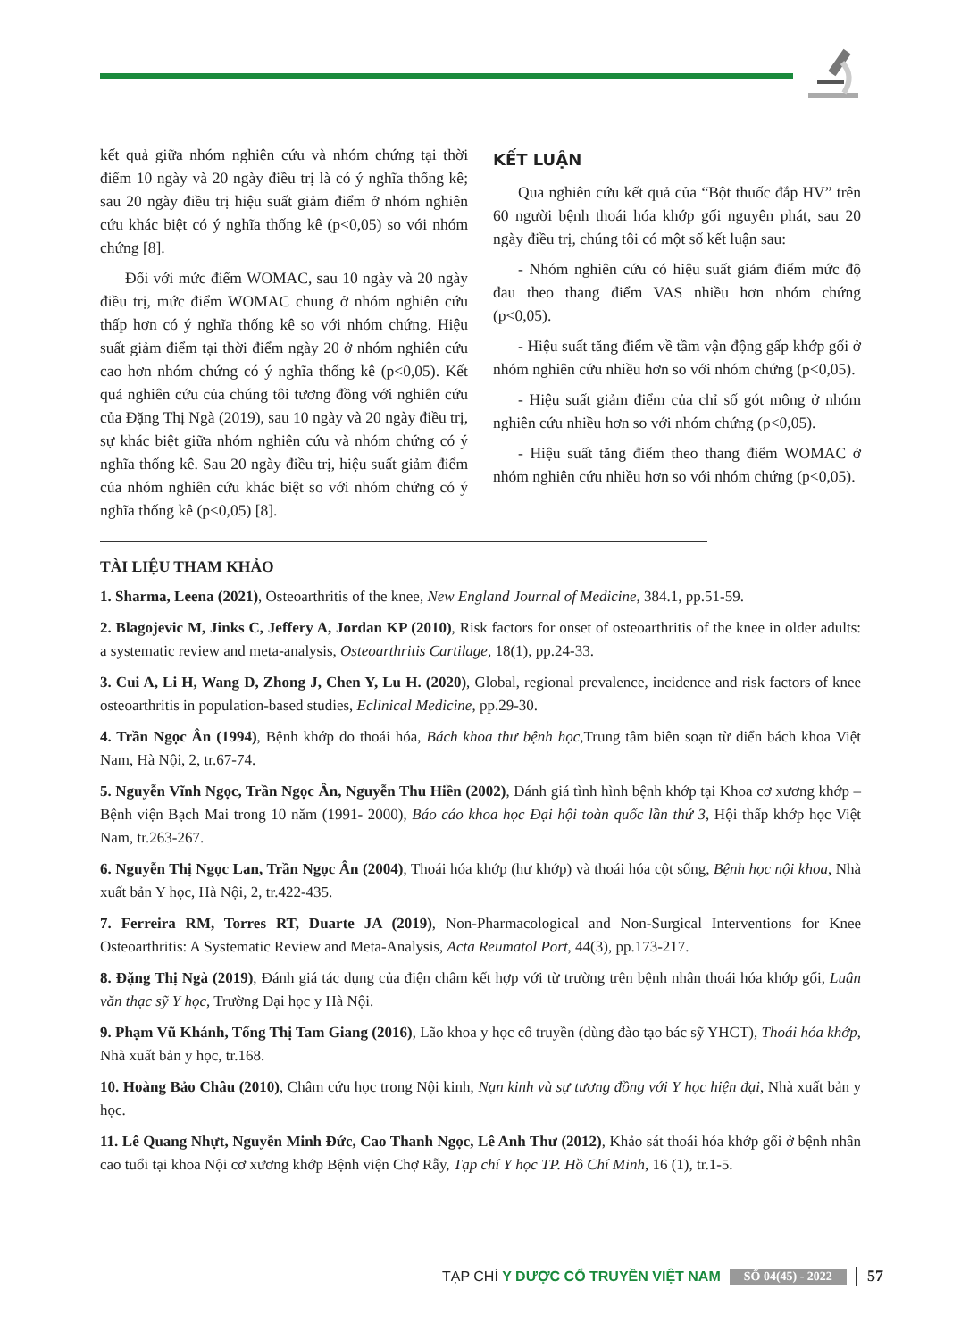kết quả giữa nhóm nghiên cứu và nhóm chứng tại thời điểm 10 ngày và 20 ngày điều trị là có ý nghĩa thống kê; sau 20 ngày điều trị hiệu suất giảm điểm ở nhóm nghiên cứu khác biệt có ý nghĩa thống kê (p<0,05) so với nhóm chứng [8].
Đối với mức điểm WOMAC, sau 10 ngày và 20 ngày điều trị, mức điểm WOMAC chung ở nhóm nghiên cứu thấp hơn có ý nghĩa thống kê so với nhóm chứng. Hiệu suất giảm điểm tại thời điểm ngày 20 ở nhóm nghiên cứu cao hơn nhóm chứng có ý nghĩa thống kê (p<0,05). Kết quả nghiên cứu của chúng tôi tương đồng với nghiên cứu của Đặng Thị Ngà (2019), sau 10 ngày và 20 ngày điều trị, sự khác biệt giữa nhóm nghiên cứu và nhóm chứng có ý nghĩa thống kê. Sau 20 ngày điều trị, hiệu suất giảm điểm của nhóm nghiên cứu khác biệt so với nhóm chứng có ý nghĩa thống kê (p<0,05) [8].
KẾT LUẬN
Qua nghiên cứu kết quả của “Bột thuốc đắp HV” trên 60 người bệnh thoái hóa khớp gối nguyên phát, sau 20 ngày điều trị, chúng tôi có một số kết luận sau:
- Nhóm nghiên cứu có hiệu suất giảm điểm mức độ đau theo thang điểm VAS nhiều hơn nhóm chứng (p<0,05).
- Hiệu suất tăng điểm về tầm vận động gấp khớp gối ở nhóm nghiên cứu nhiều hơn so với nhóm chứng (p<0,05).
- Hiệu suất giảm điểm của chỉ số gót mông ở nhóm nghiên cứu nhiều hơn so với nhóm chứng (p<0,05).
- Hiệu suất tăng điểm theo thang điểm WOMAC ở nhóm nghiên cứu nhiều hơn so với nhóm chứng (p<0,05).
TÀI LIỆU THAM KHẢO
1. Sharma, Leena (2021), Osteoarthritis of the knee, New England Journal of Medicine, 384.1, pp.51-59.
2. Blagojevic M, Jinks C, Jeffery A, Jordan KP (2010), Risk factors for onset of osteoarthritis of the knee in older adults: a systematic review and meta-analysis, Osteoarthritis Cartilage, 18(1), pp.24-33.
3. Cui A, Li H, Wang D, Zhong J, Chen Y, Lu H. (2020), Global, regional prevalence, incidence and risk factors of knee osteoarthritis in population-based studies, Eclinical Medicine, pp.29-30.
4. Trần Ngọc Ân (1994), Bệnh khớp do thoái hóa, Bách khoa thư bệnh học,Trung tâm biên soạn từ điển bách khoa Việt Nam, Hà Nội, 2, tr.67-74.
5. Nguyễn Vĩnh Ngọc, Trần Ngọc Ân, Nguyễn Thu Hiền (2002), Đánh giá tình hình bệnh khớp tại Khoa cơ xương khớp – Bệnh viện Bạch Mai trong 10 năm (1991- 2000), Báo cáo khoa học Đại hội toàn quốc lần thứ 3, Hội thấp khớp học Việt Nam, tr.263-267.
6. Nguyễn Thị Ngọc Lan, Trần Ngọc Ân (2004), Thoái hóa khớp (hư khớp) và thoái hóa cột sống, Bệnh học nội khoa, Nhà xuất bản Y học, Hà Nội, 2, tr.422-435.
7. Ferreira RM, Torres RT, Duarte JA (2019), Non-Pharmacological and Non-Surgical Interventions for Knee Osteoarthritis: A Systematic Review and Meta-Analysis, Acta Reumatol Port, 44(3), pp.173-217.
8. Đặng Thị Ngà (2019), Đánh giá tác dụng của điện châm kết hợp với từ trường trên bệnh nhân thoái hóa khớp gối, Luận văn thạc sỹ Y học, Trường Đại học y Hà Nội.
9. Phạm Vũ Khánh, Tống Thị Tam Giang (2016), Lão khoa y học cổ truyền (dùng đào tạo bác sỹ YHCT), Thoái hóa khớp, Nhà xuất bản y học, tr.168.
10. Hoàng Bảo Châu (2010), Châm cứu học trong Nội kinh, Nạn kinh và sự tương đồng với Y học hiện đại, Nhà xuất bản y học.
11. Lê Quang Nhựt, Nguyễn Minh Đức, Cao Thanh Ngọc, Lê Anh Thư (2012), Khảo sát thoái hóa khớp gối ở bệnh nhân cao tuổi tại khoa Nội cơ xương khớp Bệnh viện Chợ Rẫy, Tạp chí Y học TP. Hồ Chí Minh, 16 (1), tr.1-5.
TẠP CHÍ Y DƯỢC CỔ TRUYỀN VIỆT NAM SỐ 04(45) - 2022 57